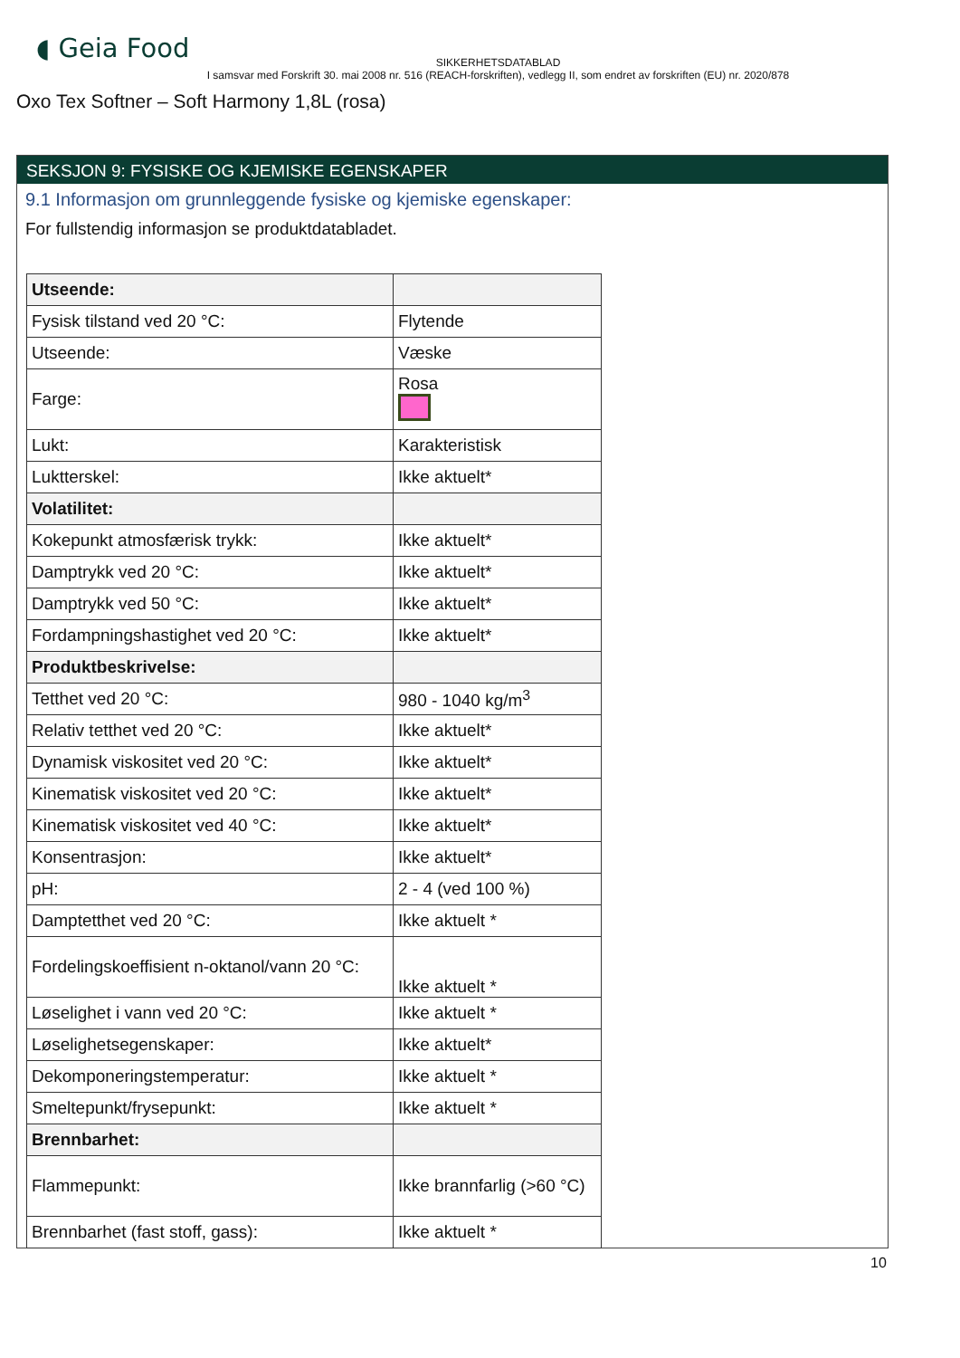◖ Geia Food
SIKKERHETSDATABLAD
I samsvar med Forskrift 30. mai 2008 nr. 516 (REACH-forskriften), vedlegg II, som endret av forskriften (EU) nr. 2020/878
Oxo Tex Softner – Soft Harmony 1,8L (rosa)
SEKSJON 9: FYSISKE OG KJEMISKE EGENSKAPER
9.1 Informasjon om grunnleggende fysiske og kjemiske egenskaper:
For fullstendig informasjon se produktdatabladet.
| Utseende: | |
| Fysisk tilstand ved 20 °C: | Flytende |
| Utseende: | Væske |
| Farge: | Rosa |
| Lukt: | Karakteristisk |
| Luktterskel: | Ikke aktuelt* |
| Volatilitet: | |
| Kokepunkt atmosfærisk trykk: | Ikke aktuelt* |
| Damptrykk ved 20 °C: | Ikke aktuelt* |
| Damptrykk ved 50 °C: | Ikke aktuelt* |
| Fordampningshastighet ved 20 °C: | Ikke aktuelt* |
| Produktbeskrivelse: | |
| Tetthet ved 20 °C: | 980 - 1040 kg/m<sup>3</sup> |
| Relativ tetthet ved 20 °C: | Ikke aktuelt* |
| Dynamisk viskositet ved 20 °C: | Ikke aktuelt* |
| Kinematisk viskositet ved 20 °C: | Ikke aktuelt* |
| Kinematisk viskositet ved 40 °C: | Ikke aktuelt* |
| Konsentrasjon: | Ikke aktuelt* |
| pH: | 2 - 4 (ved 100 %) |
| Damptetthet ved 20 °C: | Ikke aktuelt * |
| Fordelingskoeffisient n-oktanol/vann 20 °C: | Ikke aktuelt * |
| Løselighet i vann ved 20 °C: | Ikke aktuelt * |
| Løselighetsegenskaper: | Ikke aktuelt* |
| Dekomponeringstemperatur: | Ikke aktuelt * |
| Smeltepunkt/frysepunkt: | Ikke aktuelt * |
| Brennbarhet: | |
| Flammepunkt: | Ikke brannfarlig (>60 °C) |
| Brennbarhet (fast stoff, gass): | Ikke aktuelt * |
10